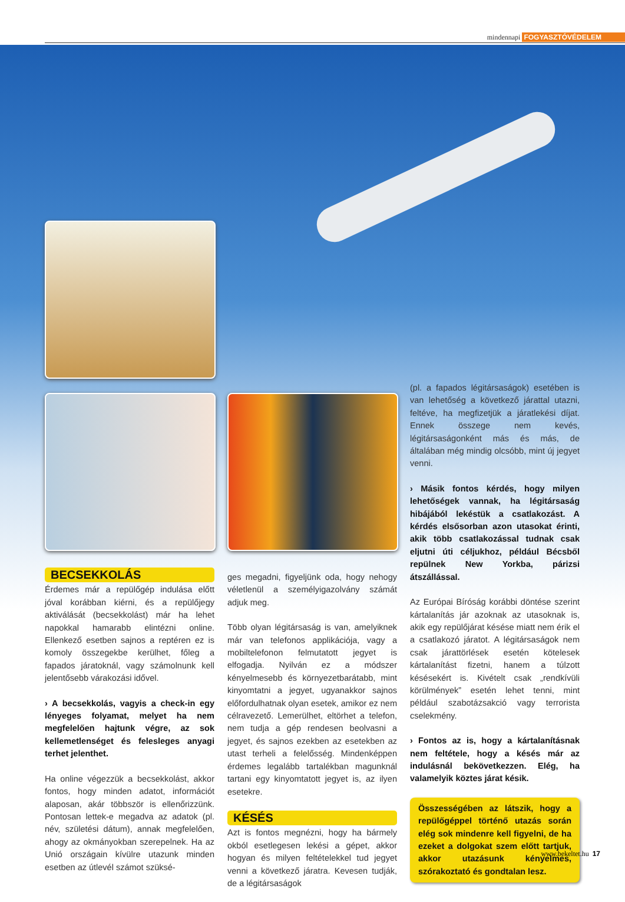mindennapi FOGYASZTÓVÉDELEM
BECSEKKOLÁS
Érdemes már a repülőgép indulása előtt jóval korábban kiérni, és a repülőjegy aktiválását (becsekkolást) már ha lehet napokkal hamarabb elintézni online. Ellenkező esetben sajnos a reptéren ez is komoly összegekbe kerülhet, főleg a fapados járatoknál, vagy számolnunk kell jelentősebb várakozási idővel.
› A becsekkolás, vagyis a check-in egy lényeges folyamat, melyet ha nem megfelelően hajtunk végre, az sok kellemetlenséget és felesleges anyagi terhet jelenthet.
Ha online végezzük a becsekkolást, akkor fontos, hogy minden adatot, információt alaposan, akár többször is ellenőrizzünk. Pontosan lettek-e megadva az adatok (pl. név, születési dátum), annak megfelelően, ahogy az okmányokban szerepelnek. Ha az Unió országain kívülre utazunk minden esetben az útlevél számot szüksé-
ges megadni, figyeljünk oda, hogy nehogy véletlenül a személyigazolvány számát adjuk meg.
Több olyan légitársaság is van, amelyiknek már van telefonos applikációja, vagy a mobiltelefonon felmutatott jegyet is elfogadja. Nyilván ez a módszer kényelmesebb és környezetbarátabb, mint kinyomtatni a jegyet, ugyanakkor sajnos előfordulhatnak olyan esetek, amikor ez nem célravezető. Lemerülhet, eltörhet a telefon, nem tudja a gép rendesen beolvasni a jegyet, és sajnos ezekben az esetekben az utast terheli a felelősség. Mindenképpen érdemes legalább tartalékban magunknál tartani egy kinyomtatott jegyet is, az ilyen esetekre.
KÉSÉS
Azt is fontos megnézni, hogy ha bármely okból esetlegesen lekési a gépet, akkor hogyan és milyen feltételekkel tud jegyet venni a következő járatra. Kevesen tudják, de a légitársaságok
(pl. a fapados légitársaságok) esetében is van lehetőség a következő járattal utazni, feltéve, ha megfizetjük a járatlekési díjat. Ennek összege nem kevés, légitársaságonként más és más, de általában még mindig olcsóbb, mint új jegyet venni.
› Másik fontos kérdés, hogy milyen lehetőségek vannak, ha légitársaság hibájából lekéstük a csatlakozást. A kérdés elsősorban azon utasokat érinti, akik több csatlakozással tudnak csak eljutni úti céljukhoz, például Bécsből repülnek New Yorkba, párizsi átszállással.
Az Európai Bíróság korábbi döntése szerint kártalanítás jár azoknak az utasoknak is, akik egy repülőjárat késése miatt nem érik el a csatlakozó járatot. A légitársaságok nem csak járattörlések esetén kötelesek kártalanítást fizetni, hanem a túlzott késésekért is. Kivételt csak „rendkívüli körülmények” esetén lehet tenni, mint például szabotázsakció vagy terrorista cselekmény.
› Fontos az is, hogy a kártalanításnak nem feltétele, hogy a késés már az indulásnál bekövetkezzen. Elég, ha valamelyik köztes járat késik.
Összességében az látszik, hogy a repülőgéppel történő utazás során elég sok mindenre kell figyelni, de ha ezeket a dolgokat szem előtt tartjuk, akkor utazásunk kényelmes, szórakoztató és gondtalan lesz.
www.bekeltet.hu 17